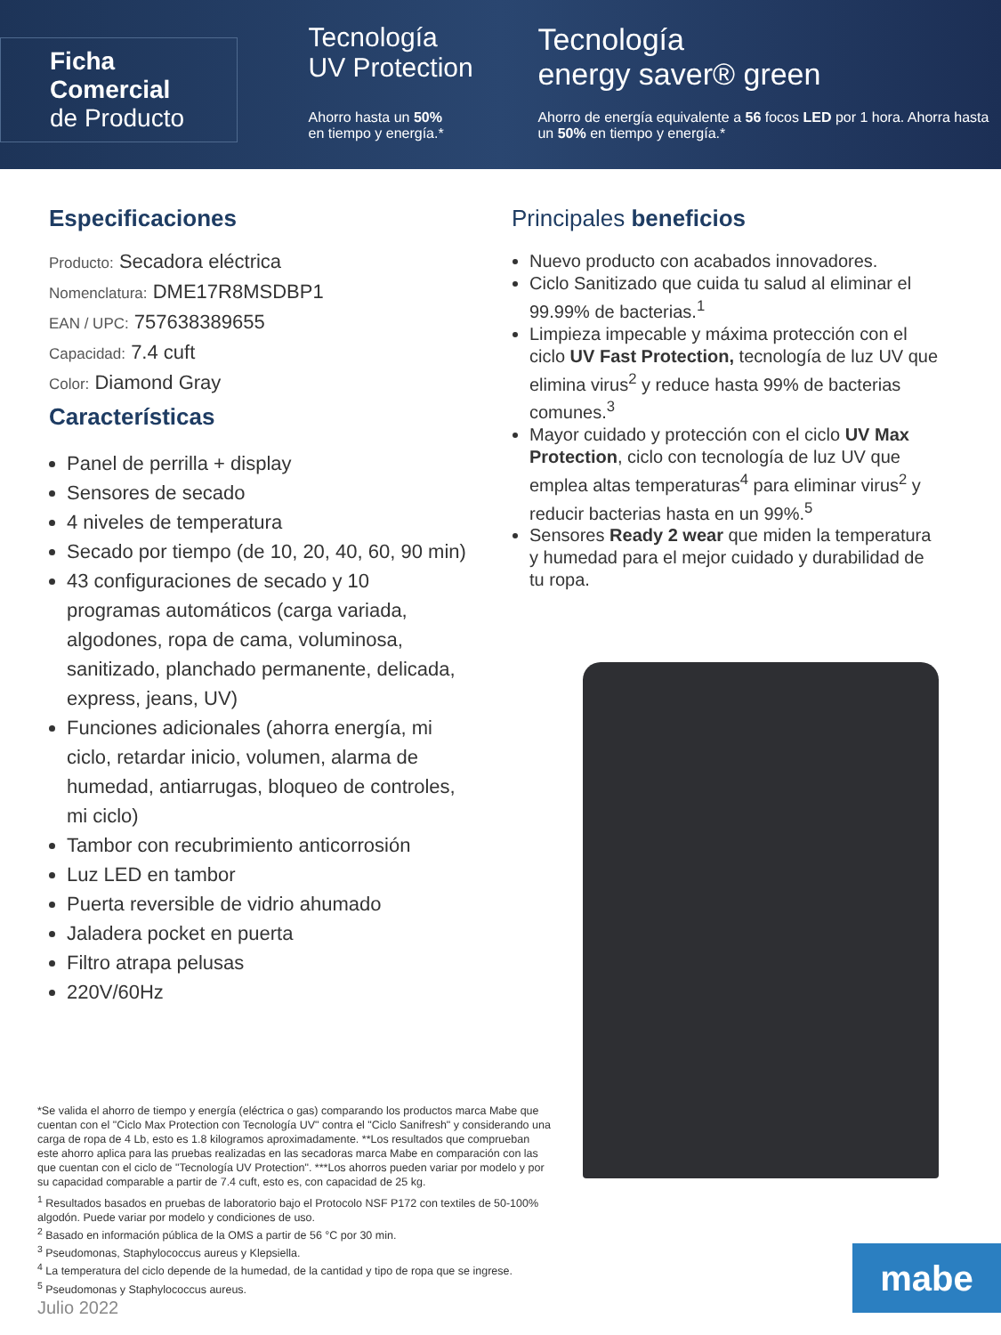Ficha Comercial
de Producto
Tecnología
UV Protection
Ahorro hasta un 50%
en tiempo y energía.*
Tecnología
energy saver® green
Ahorro de energía equivalente a 56 focos LED por 1 hora. Ahorra hasta un 50% en tiempo y energía.*
Especificaciones
Producto: Secadora eléctrica
Nomenclatura: DME17R8MSDBP1
EAN / UPC: 757638389655
Capacidad: 7.4 cuft
Color: Diamond Gray
Características
Panel de perrilla + display
Sensores de secado
4 niveles de temperatura
Secado por tiempo (de 10, 20, 40, 60, 90 min)
43 configuraciones de secado y 10 programas automáticos (carga variada, algodones, ropa de cama, voluminosa, sanitizado, planchado permanente, delicada, express, jeans, UV)
Funciones adicionales (ahorra energía, mi ciclo, retardar inicio, volumen, alarma de humedad, antiarrugas, bloqueo de controles, mi ciclo)
Tambor con recubrimiento anticorrosión
Luz LED en tambor
Puerta reversible de vidrio ahumado
Jaladera pocket en puerta
Filtro atrapa pelusas
220V/60Hz
Principales beneficios
Nuevo producto con acabados innovadores.
Ciclo Sanitizado que cuida tu salud al eliminar el 99.99% de bacterias.<sup>1</sup>
Limpieza impecable y máxima protección con el ciclo UV Fast Protection, tecnología de luz UV que elimina virus<sup>2</sup> y reduce hasta 99% de bacterias comunes.<sup>3</sup>
Mayor cuidado y protección con el ciclo UV Max Protection, ciclo con tecnología de luz UV que emplea altas temperaturas<sup>4</sup> para eliminar virus<sup>2</sup> y reducir bacterias hasta en un 99%.<sup>5</sup>
Sensores Ready 2 wear que miden la temperatura y humedad para el mejor cuidado y durabilidad de tu ropa.
*Se valida el ahorro de tiempo y energía (eléctrica o gas) comparando los productos marca Mabe que cuentan con el "Ciclo Max Protection con Tecnología UV" contra el "Ciclo Sanifresh" y considerando una carga de ropa de 4 Lb, esto es 1.8 kilogramos aproximadamente. **Los resultados que comprueban este ahorro aplica para las pruebas realizadas en las secadoras marca Mabe en comparación con las que cuentan con el ciclo de "Tecnología UV Protection". ***Los ahorros pueden variar por modelo y por su capacidad comparable a partir de 7.4 cuft, esto es, con capacidad de 25 kg.
<sup>1</sup> Resultados basados en pruebas de laboratorio bajo el Protocolo NSF P172 con textiles de 50-100% algodón. Puede variar por modelo y condiciones de uso.
<sup>2</sup> Basado en información pública de la OMS a partir de 56 °C por 30 min.
<sup>3</sup> Pseudomonas, Staphylococcus aureus y Klepsiella.
<sup>4</sup> La temperatura del ciclo depende de la humedad, de la cantidad y tipo de ropa que se ingrese.
<sup>5</sup> Pseudomonas y Staphylococcus aureus.
Julio 2022
mabe